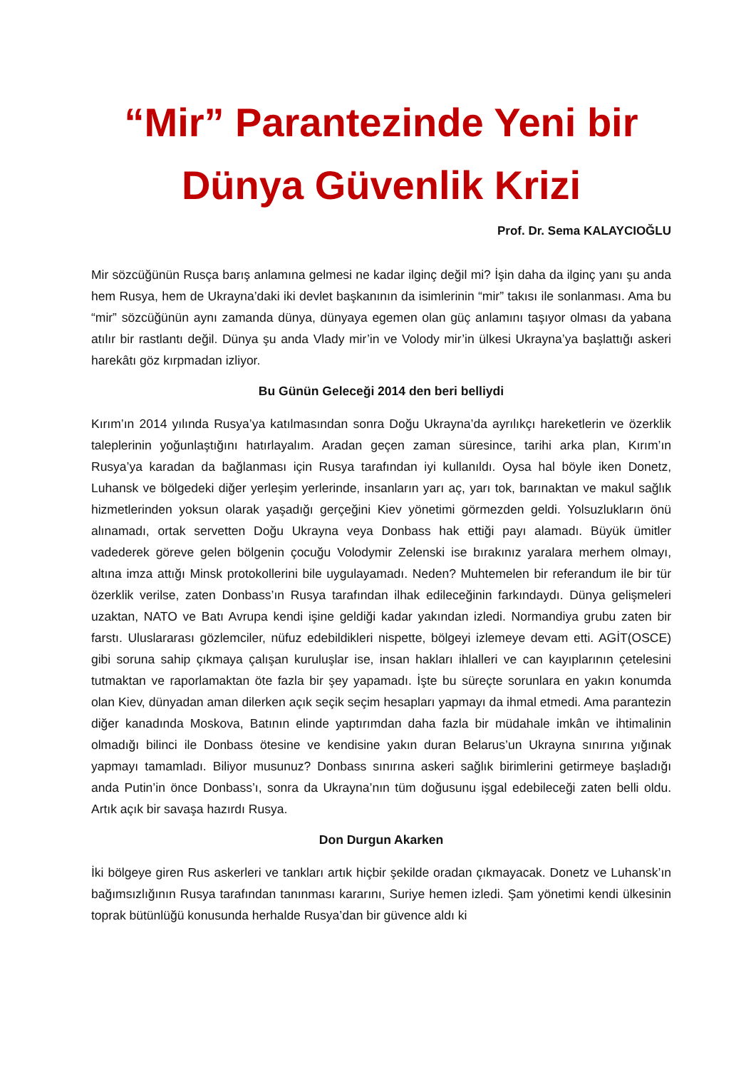“Mir” Parantezinde Yeni bir
Dünya Güvenlik Krizi
Prof. Dr. Sema KALAYCIOĞLU
Mir sözcüğünün Rusça barış anlamına gelmesi ne kadar ilginç değil mi? İşin daha da ilginç yanı şu anda hem Rusya, hem de Ukrayna’daki iki devlet başkanının da isimlerinin “mir” takısı ile sonlanması. Ama bu “mir” sözcüğünün aynı zamanda dünya, dünyaya egemen olan güç anlamını taşıyor olması da yabana atılır bir rastlantı değil. Dünya şu anda Vlady mir’in ve Volody mir’in ülkesi Ukrayna’ya başlattığı askeri harekâtı göz kırpmadan izliyor.
Bu Günün Geleceği 2014 den beri belliydi
Kırım’ın 2014 yılında Rusya’ya katılmasından sonra Doğu Ukrayna’da ayrılıkçı hareketlerin ve özerklik taleplerinin yoğunlaştığını hatırlayalım. Aradan geçen zaman süresince, tarihi arka plan, Kırım’ın Rusya’ya karadan da bağlanması için Rusya tarafından iyi kullanıldı. Oysa hal böyle iken Donetz, Luhansk ve bölgedeki diğer yerleşim yerlerinde, insanların yarı aç, yarı tok, barınaktan ve makul sağlık hizmetlerinden yoksun olarak yaşadığı gerçeğini Kiev yönetimi görmezden geldi. Yolsuzlukların önü alınamadı, ortak servetten Doğu Ukrayna veya Donbass hak ettiği payı alamadı. Büyük ümitler vadederek göreve gelen bölgenin çocuğu Volodymir Zelenski ise bırakınız yaralara merhem olmayı, altına imza attığı Minsk protokollerini bile uygulayamadı. Neden? Muhtemelen bir referandum ile bir tür özerklik verilse, zaten Donbass’ın Rusya tarafından ilhak edileceğinin farkındaydı. Dünya gelişmeleri uzaktan, NATO ve Batı Avrupa kendi işine geldiği kadar yakından izledi. Normandiya grubu zaten bir farstı. Uluslararası gözlemciler, nüfuz edebildikleri nispette, bölgeyi izlemeye devam etti. AGİT(OSCE) gibi soruna sahip çıkmaya çalışan kuruluşlar ise, insan hakları ihlalleri ve can kayıplarının çetelesini tutmaktan ve raporlamaktan öte fazla bir şey yapamadı. İşte bu süreçte sorunlara en yakın konumda olan Kiev, dünyadan aman dilerken açık seçik seçim hesapları yapmayı da ihmal etmedi. Ama parantezin diğer kanadında Moskova, Batının elinde yaptırımdan daha fazla bir müdahale imkân ve ihtimalinin olmadığı bilinci ile Donbass ötesine ve kendisine yakın duran Belarus’un Ukrayna sınırına yığınak yapmayı tamamladı. Biliyor musunuz? Donbass sınırına askeri sağlık birimlerini getirmeye başladığı anda Putin’in önce Donbass’ı, sonra da Ukrayna’nın tüm doğusunu işgal edebileceği zaten belli oldu. Artık açık bir savaşa hazırdı Rusya.
Don Durgun Akarken
İki bölgeye giren Rus askerleri ve tankları artık hiçbir şekilde oradan çıkmayacak. Donetz ve Luhansk’ın bağımsızlığının Rusya tarafından tanınması kararını, Suriye hemen izledi. Şam yönetimi kendi ülkesinin toprak bütünlüğü konusunda herhalde Rusya’dan bir güvence aldı ki